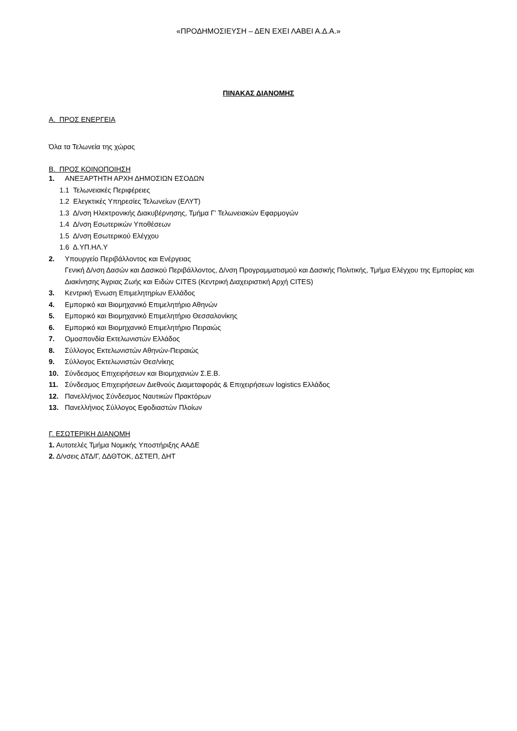«ΠΡΟΔΗΜΟΣΙΕΥΣΗ – ΔΕΝ ΕΧΕΙ ΛΑΒΕΙ Α.Δ.Α.»
ΠΙΝΑΚΑΣ ΔΙΑΝΟΜΗΣ
Α. ΠΡΟΣ ΕΝΕΡΓΕΙΑ
Όλα τα Τελωνεία της χώρας
Β. ΠΡΟΣ ΚΟΙΝΟΠΟΙΗΣΗ
1. ΑΝΕΞΑΡΤΗΤΗ ΑΡΧΗ ΔΗΜΟΣΙΩΝ ΕΣΟΔΩΝ
1.1 Τελωνειακές Περιφέρειες
1.2 Ελεγκτικές Υπηρεσίες Τελωνείων (ΕΛΥΤ)
1.3 Δ/νση Ηλεκτρονικής Διακυβέρνησης, Τμήμα Γ’ Τελωνειακών Εφαρμογών
1.4 Δ/νση Εσωτερικών Υποθέσεων
1.5 Δ/νση Εσωτερικού Ελέγχου
1.6 Δ.ΥΠ.ΗΛ.Υ
2. Υπουργείο Περιβάλλοντος και Ενέργειας
Γενική Δ/νση Δασών και Δασικού Περιβάλλοντος, Δ/νση Προγραμματισμού και Δασικής Πολιτικής, Τμήμα Ελέγχου της Εμπορίας και Διακίνησης Άγριας Ζωής και Ειδών CITES (Κεντρική Διαχειριστική Αρχή CITES)
3. Κεντρική Ένωση Επιμελητηρίων Ελλάδος
4. Εμπορικό και Βιομηχανικό Επιμελητήριο Αθηνών
5. Εμπορικό και Βιομηχανικό Επιμελητήριο Θεσσαλονίκης
6. Εμπορικό και Βιομηχανικό Επιμελητήριο Πειραιώς
7. Ομοσπονδία Εκτελωνιστών Ελλάδος
8. Σύλλογος Εκτελωνιστών Αθηνών-Πειραιώς
9. Σύλλογος Εκτελωνιστών Θεσ/νίκης
10. Σύνδεσμος Επιχειρήσεων και Βιομηχανιών Σ.Ε.Β.
11. Σύνδεσμος Επιχειρήσεων Διεθνούς Διαμεταφοράς & Επιχειρήσεων logistics Ελλάδος
12. Πανελλήνιος Σύνδεσμος Ναυτικών Πρακτόρων
13. Πανελλήνιος Σύλλογος Εφοδιαστών Πλοίων
Γ. ΕΣΩΤΕΡΙΚΗ ΔΙΑΝΟΜΗ
1. Αυτοτελές Τμήμα Νομικής Υποστήριξης ΑΑΔΕ
2. Δ/νσεις ΔΤΔ/Γ, ΔΔΘΤΟΚ, ΔΣΤΕΠ, ΔΗΤ